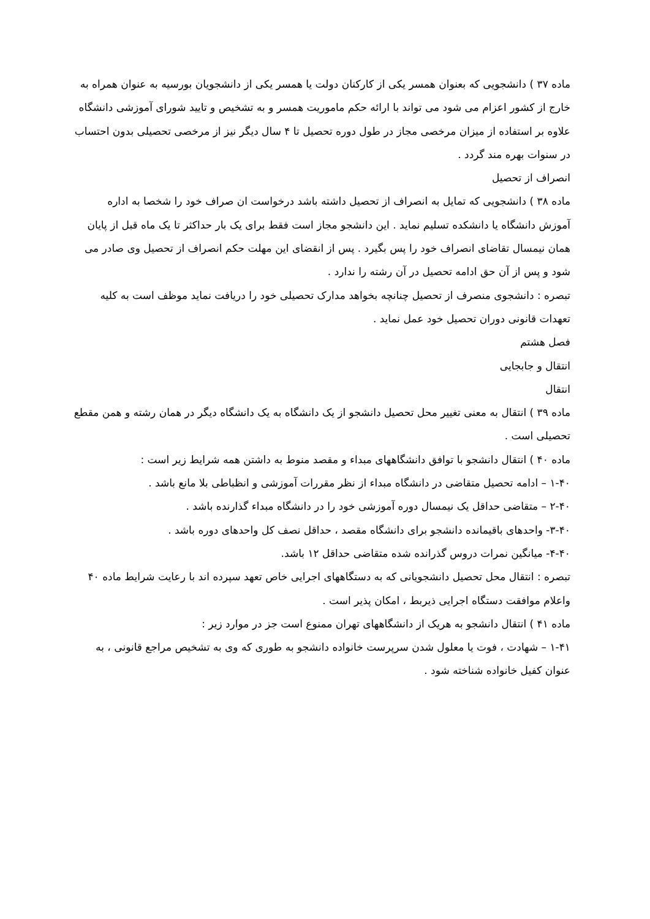ماده ۳۷ ) دانشجویی که بعنوان همسر یکی از کارکنان دولت یا همسر یکی از دانشجویان بورسیه به عنوان همراه به خارج از کشور اعزام می شود می تواند با ارائه حکم ماموریت همسر و به تشخیص و تایید شورای آموزشی دانشگاه علاوه بر استفاده از میزان مرخصی مجاز در طول دوره تحصیل تا ۴ سال دیگر نیز از مرخصی تحصیلی بدون احتساب در سنوات بهره مند گردد .
انصراف از تحصیل
ماده ۳۸ ) دانشجویی که تمایل به انصراف از تحصیل داشته باشد درخواست ان صراف خود را شخصا به اداره آموزش دانشگاه یا دانشکده تسلیم نماید . این دانشجو مجاز است فقط برای یک بار حداکثر تا یک ماه قبل از پایان همان نیمسال تقاضای انصراف خود را پس بگیرد . پس از انقضای این مهلت حکم انصراف از تحصیل وی صادر می شود و پس از آن حق ادامه تحصیل در آن رشته را ندارد .
تبصره : دانشجوی منصرف از تحصیل چنانچه بخواهد مدارک تحصیلی خود را دریافت نماید موظف است به کلیه تعهدات قانونی دوران تحصیل خود عمل نماید .
فصل هشتم
انتقال و جابجایی
انتقال
ماده ۳۹ ) انتقال به معنی تغییر محل تحصیل دانشجو از یک دانشگاه به یک دانشگاه دیگر در همان رشته و همن مقطع تحصیلی است .
ماده ۴۰ ) انتقال دانشجو با توافق دانشگاههای مبداء و مقصد منوط به داشتن همه شرایط زیر است :
۱-۴۰ – ادامه تحصیل متقاضی در دانشگاه مبداء از نظر مقررات آموزشی و انظباطی بلا مانع باشد .
۲-۴۰ – متقاضی حداقل یک نیمسال دوره آموزشی خود را در دانشگاه مبداء گذارنده باشد .
۳-۴۰- واحدهای باقیمانده دانشجو برای دانشگاه مقصد ، حداقل نصف کل واحدهای دوره باشد .
۴-۴۰- میانگین نمرات دروس گذرانده شده متقاضی حداقل ۱۲ باشد.
تبصره : انتقال محل تحصیل دانشجویانی که به دستگاههای اجرایی خاص تعهد سپرده اند با رعایت شرایط ماده ۴۰ واعلام موافقت دستگاه اجرایی ذیربط ، امکان پذیر است .
ماده ۴۱ ) انتقال دانشجو به هریک از دانشگاههای تهران ممنوع است جز در موارد زیر :
۱-۴۱ – شهادت ، فوت یا معلول شدن سرپرست خانواده دانشجو به طوری که وی به تشخیص مراجع قانونی ، به عنوان کفیل خانواده شناخته شود .